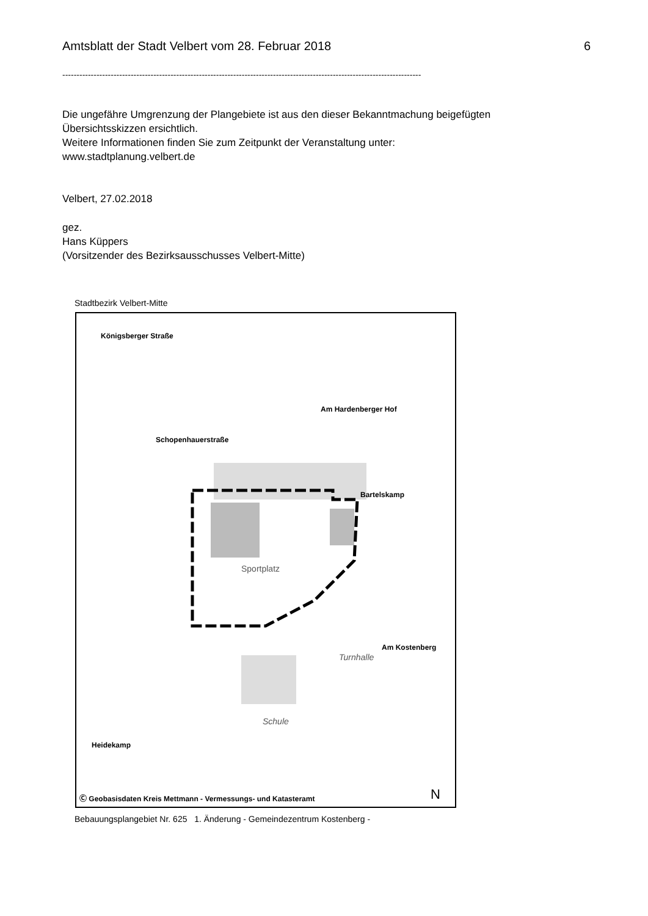Amtsblatt der Stadt Velbert vom 28. Februar 2018 6
------------------------------------------------------------------------------------------------------------------------------
Die ungefähre Umgrenzung der Plangebiete ist aus den dieser Bekanntmachung beigefügten
Übersichtsskizzen ersichtlich.
Weitere Informationen finden Sie zum Zeitpunkt der Veranstaltung unter:
www.stadtplanung.velbert.de
Velbert, 27.02.2018
gez.
Hans Küppers
(Vorsitzender des Bezirksausschusses Velbert-Mitte)
Stadtbezirk Velbert-Mitte
Königsberger Straße
Schopenhauerstraße
Am Hardenberger Hof
Bartelskamp
Am Kostenberg
Heidekamp
Sportplatz
Schule
Turnhalle
N
Ⓒ Geobasisdaten Kreis Mettmann - Vermessungs- und Katasteramt
Bebauungsplangebiet Nr. 625 1. Änderung - Gemeindezentrum Kostenberg -